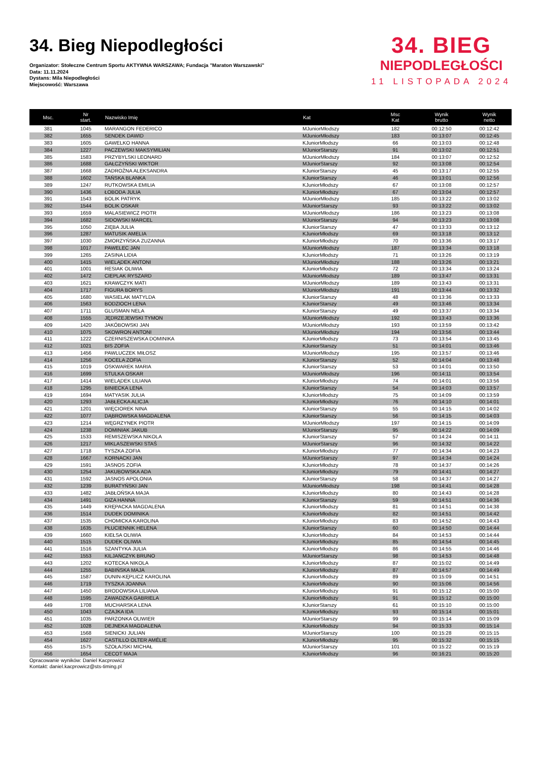34. Bieg Niepodległości
Organizator: Stołeczne Centrum Sportu AKTYWNA WARSZAWA; Fundacja "Maraton Warszawski"
Data: 11.11.2024
Dystans: Mila Niepodległości
Miejscowość: Warszawa
34. BIEG
NIEPODLEGŁOŚCI
11 LISTOPADA 2024
| Msc. | Nr start. | Nazwisko Imię | Kat | Msc Kat | Wynik brutto | Wynik netto |
| --- | --- | --- | --- | --- | --- | --- |
| 381 | 1045 | MARANGON FEDERICO | MJuniorMłodszy | 182 | 00:12:50 | 00:12:42 |
| 382 | 1655 | SENDEK DAWID | MJuniorMłodszy | 183 | 00:13:07 | 00:12:45 |
| 383 | 1605 | GAWELKO HANNA | KJuniorMłodszy | 66 | 00:13:03 | 00:12:48 |
| 384 | 1227 | PACZEWSKI MAKSYMILIAN | MJuniorStarszy | 91 | 00:13:02 | 00:12:51 |
| 385 | 1583 | PRZYBYLSKI LEONARD | MJuniorMłodszy | 184 | 00:13:07 | 00:12:52 |
| 386 | 1688 | GAŁCZYŃSKI WIKTOR | MJuniorStarszy | 92 | 00:13:08 | 00:12:54 |
| 387 | 1668 | ZADROŻNA ALEKSANDRA | KJuniorStarszy | 45 | 00:13:17 | 00:12:55 |
| 388 | 1602 | TAŃSKA BLANKA | KJuniorStarszy | 46 | 00:13:01 | 00:12:56 |
| 389 | 1247 | RUTKOWSKA EMILIA | KJuniorMłodszy | 67 | 00:13:08 | 00:12:57 |
| 390 | 1436 | ŁOBODA JULIA | KJuniorMłodszy | 67 | 00:13:04 | 00:12:57 |
| 391 | 1543 | BOLIK PATRYK | MJuniorMłodszy | 185 | 00:13:22 | 00:13:02 |
| 392 | 1544 | BOLIK OSKAR | MJuniorStarszy | 93 | 00:13:22 | 00:13:02 |
| 393 | 1659 | MALASIEWICZ PIOTR | MJuniorMłodszy | 186 | 00:13:23 | 00:13:08 |
| 394 | 1682 | SIDOWSKI MARCEL | MJuniorStarszy | 94 | 00:13:23 | 00:13:08 |
| 395 | 1050 | ZIĘBA JULIA | KJuniorStarszy | 47 | 00:13:33 | 00:13:12 |
| 396 | 1287 | MATUSIK AMELIA | KJuniorMłodszy | 69 | 00:13:18 | 00:13:12 |
| 397 | 1030 | ZMORZYŃSKA ZUZANNA | KJuniorMłodszy | 70 | 00:13:36 | 00:13:17 |
| 398 | 1017 | PAWELEC JAN | MJuniorMłodszy | 187 | 00:13:34 | 00:13:18 |
| 399 | 1265 | ZASINA LIDIA | KJuniorMłodszy | 71 | 00:13:26 | 00:13:19 |
| 400 | 1415 | WIELĄDEK ANTONI | MJuniorMłodszy | 188 | 00:13:26 | 00:13:21 |
| 401 | 1001 | RESIAK OLIWIA | KJuniorMłodszy | 72 | 00:13:34 | 00:13:24 |
| 402 | 1472 | CIEPLAK RYSZARD | MJuniorMłodszy | 189 | 00:13:47 | 00:13:31 |
| 403 | 1621 | KRAWCZYK MATI | MJuniorMłodszy | 189 | 00:13:43 | 00:13:31 |
| 404 | 1717 | FIGURA BORYS | MJuniorMłodszy | 191 | 00:13:44 | 00:13:32 |
| 405 | 1680 | WASIELAK MATYLDA | KJuniorStarszy | 48 | 00:13:36 | 00:13:33 |
| 406 | 1563 | BODZIOCH LENA | KJuniorStarszy | 49 | 00:13:46 | 00:13:34 |
| 407 | 1711 | GLUSMAN NELA | KJuniorStarszy | 49 | 00:13:37 | 00:13:34 |
| 408 | 1555 | JĘDRZEJEWSKI TYMON | MJuniorMłodszy | 192 | 00:13:43 | 00:13:36 |
| 409 | 1420 | JAKÓBOWSKI JAN | MJuniorMłodszy | 193 | 00:13:59 | 00:13:42 |
| 410 | 1075 | SKOWRON ANTONI | MJuniorMłodszy | 194 | 00:13:56 | 00:13:44 |
| 411 | 1222 | CZERNISZEWSKA DOMINIKA | KJuniorMłodszy | 73 | 00:13:54 | 00:13:45 |
| 412 | 1021 | BIS ZOFIA | KJuniorStarszy | 51 | 00:14:01 | 00:13:46 |
| 413 | 1456 | PAWLUCZEK MIŁOSZ | MJuniorMłodszy | 195 | 00:13:57 | 00:13:46 |
| 414 | 1256 | KOCELA ZOFIA | KJuniorStarszy | 52 | 00:14:04 | 00:13:48 |
| 415 | 1019 | OSKWAREK MARIA | KJuniorStarszy | 53 | 00:14:01 | 00:13:50 |
| 416 | 1699 | STULKA OSKAR | MJuniorMłodszy | 196 | 00:14:11 | 00:13:54 |
| 417 | 1414 | WIELĄDEK LILIANA | KJuniorMłodszy | 74 | 00:14:01 | 00:13:56 |
| 418 | 1295 | BINIECKA LENA | KJuniorStarszy | 54 | 00:14:03 | 00:13:57 |
| 419 | 1694 | MATYASIK JULIA | KJuniorMłodszy | 75 | 00:14:09 | 00:13:59 |
| 420 | 1293 | JABŁECKA ALICJA | KJuniorMłodszy | 76 | 00:14:10 | 00:14:01 |
| 421 | 1201 | WIĘCIOREK NINA | KJuniorStarszy | 55 | 00:14:15 | 00:14:02 |
| 422 | 1077 | DĄBROWSKA MAGDALENA | KJuniorStarszy | 56 | 00:14:15 | 00:14:03 |
| 423 | 1214 | WĘGRZYNEK PIOTR | MJuniorMłodszy | 197 | 00:14:15 | 00:14:09 |
| 424 | 1238 | DOMINIAK JAKUB | MJuniorStarszy | 95 | 00:14:22 | 00:14:09 |
| 425 | 1533 | REMISZEWSKA NIKOLA | KJuniorStarszy | 57 | 00:14:24 | 00:14:11 |
| 426 | 1217 | MIKLASZEWSKI STAŚ | MJuniorStarszy | 96 | 00:14:32 | 00:14:22 |
| 427 | 1718 | TYSZKA ZOFIA | KJuniorMłodszy | 77 | 00:14:34 | 00:14:23 |
| 428 | 1667 | KORNACKI JAN | MJuniorStarszy | 97 | 00:14:34 | 00:14:24 |
| 429 | 1591 | JASNOS ZOFIA | KJuniorMłodszy | 78 | 00:14:37 | 00:14:26 |
| 430 | 1254 | JAKUBOWSKA ADA | KJuniorMłodszy | 79 | 00:14:41 | 00:14:27 |
| 431 | 1592 | JASNOS APOLONIA | KJuniorStarszy | 58 | 00:14:37 | 00:14:27 |
| 432 | 1239 | BURATYŃSKI JAN | MJuniorMłodszy | 198 | 00:14:41 | 00:14:28 |
| 433 | 1482 | JABŁOŃSKA MAJA | KJuniorMłodszy | 80 | 00:14:43 | 00:14:28 |
| 434 | 1491 | GIZA HANNA | KJuniorStarszy | 59 | 00:14:51 | 00:14:36 |
| 435 | 1449 | KRĘPACKA MAGDALENA | KJuniorMłodszy | 81 | 00:14:51 | 00:14:38 |
| 436 | 1514 | DUDEK DOMINIKA | KJuniorMłodszy | 82 | 00:14:51 | 00:14:42 |
| 437 | 1535 | CHOMICKA KAROLINA | KJuniorMłodszy | 83 | 00:14:52 | 00:14:43 |
| 438 | 1635 | PŁUCIENNIK HELENA | KJuniorStarszy | 60 | 00:14:50 | 00:14:44 |
| 439 | 1660 | KIEŁSA OLIWIA | KJuniorMłodszy | 84 | 00:14:53 | 00:14:44 |
| 440 | 1515 | DUDEK OLIWIA | KJuniorMłodszy | 85 | 00:14:54 | 00:14:45 |
| 441 | 1516 | SZANTYKA JULIA | KJuniorMłodszy | 86 | 00:14:55 | 00:14:46 |
| 442 | 1553 | KILJAŃCZYK BRUNO | MJuniorStarszy | 98 | 00:14:53 | 00:14:48 |
| 443 | 1202 | KOTECKA NIKOLA | KJuniorMłodszy | 87 | 00:15:02 | 00:14:49 |
| 444 | 1255 | BABIŃSKA MAJA | KJuniorMłodszy | 87 | 00:14:57 | 00:14:49 |
| 445 | 1587 | DUNIN-KĘPLICZ KAROLINA | KJuniorMłodszy | 89 | 00:15:09 | 00:14:51 |
| 446 | 1719 | TYSZKA JOANNA | KJuniorMłodszy | 90 | 00:15:06 | 00:14:56 |
| 447 | 1450 | BRODOWSKA LILIANA | KJuniorMłodszy | 91 | 00:15:12 | 00:15:00 |
| 448 | 1595 | ZAWADZKA GABRIELA | KJuniorMłodszy | 91 | 00:15:12 | 00:15:00 |
| 449 | 1708 | MUCHARSKA LENA | KJuniorStarszy | 61 | 00:15:10 | 00:15:00 |
| 450 | 1043 | CZAJKA IDA | KJuniorMłodszy | 93 | 00:15:14 | 00:15:01 |
| 451 | 1035 | PARZONKA OLIWIER | MJuniorStarszy | 99 | 00:15:14 | 00:15:09 |
| 452 | 1028 | DEJNEKA MAGDALENA | KJuniorMłodszy | 94 | 00:15:33 | 00:15:14 |
| 453 | 1568 | SIENICKI JULIAN | MJuniorStarszy | 100 | 00:15:28 | 00:15:15 |
| 454 | 1627 | CASTILLO OLTER AMÉLIE | KJuniorMłodszy | 95 | 00:15:32 | 00:15:15 |
| 455 | 1575 | SZOŁAJSKI MICHAŁ | MJuniorStarszy | 101 | 00:15:22 | 00:15:19 |
| 456 | 1654 | CECOT MAJA | KJuniorMłodszy | 96 | 00:16:21 | 00:15:20 |
Opracowanie wyników: Daniel Kacprowicz
Kontakt: daniel.kacprowicz@sts-timing.pl